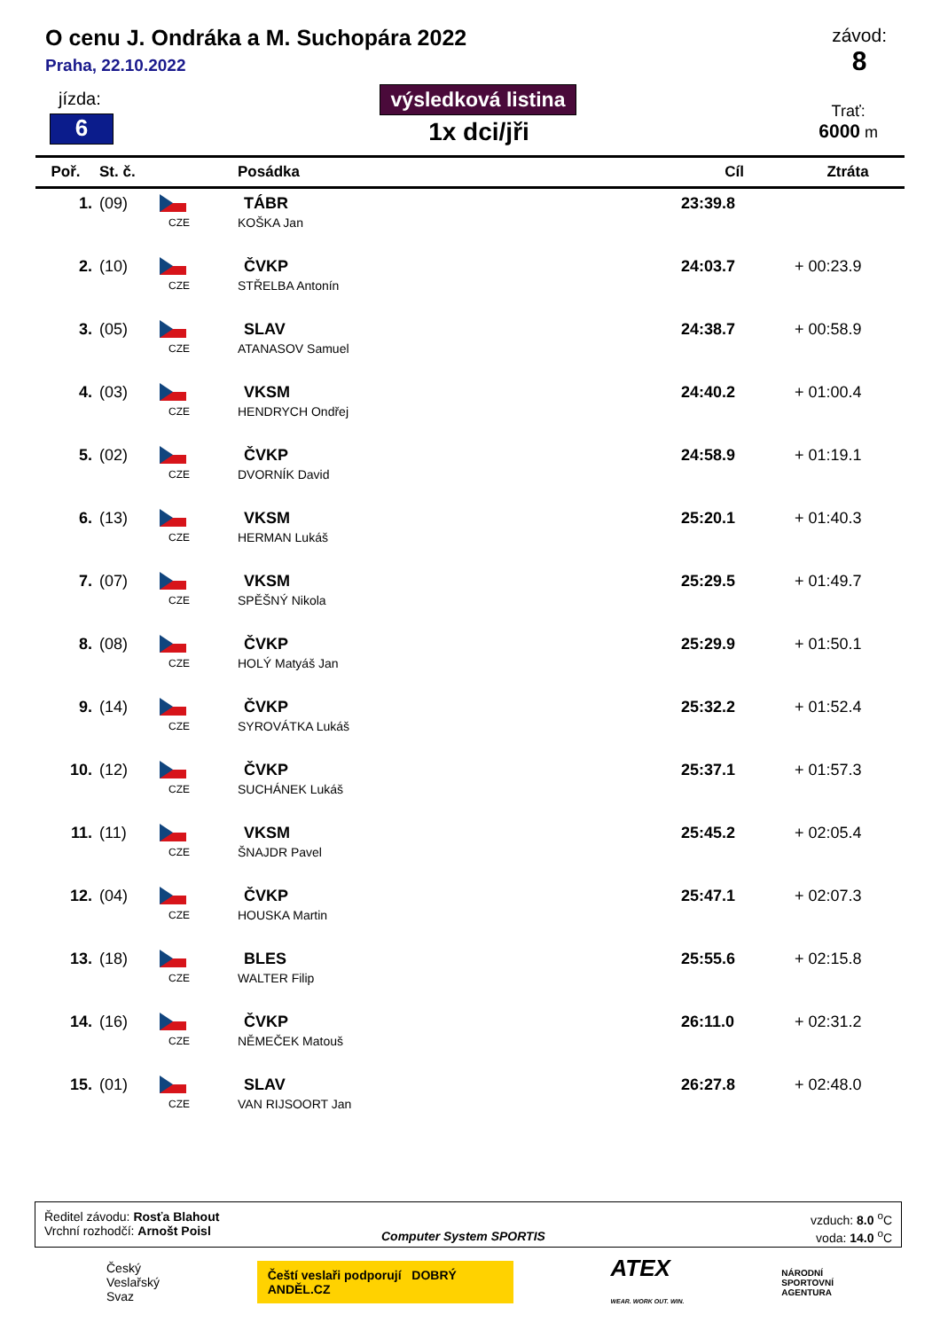O cenu J. Ondráka a M. Suchopára 2022
Praha, 22.10.2022
závod:
8
jízda:
6
výsledková listina
1x dci/jři
Trať:
6000 m
| Poř. | St. č. | | Posádka | Cíl | Ztráta |
| --- | --- | --- | --- | --- | --- |
| 1. | (09) | CZE | TÁBR KOŠKA Jan | 23:39.8 | |
| 2. | (10) | CZE | ČVKP STŘELBA Antonín | 24:03.7 | + 00:23.9 |
| 3. | (05) | CZE | SLAV ATANASOV Samuel | 24:38.7 | + 00:58.9 |
| 4. | (03) | CZE | VKSM HENDRYCH Ondřej | 24:40.2 | + 01:00.4 |
| 5. | (02) | CZE | ČVKP DVORNÍK David | 24:58.9 | + 01:19.1 |
| 6. | (13) | CZE | VKSM HERMAN Lukáš | 25:20.1 | + 01:40.3 |
| 7. | (07) | CZE | VKSM SPĚŠNÝ Nikola | 25:29.5 | + 01:49.7 |
| 8. | (08) | CZE | ČVKP HOLÝ Matyáš Jan | 25:29.9 | + 01:50.1 |
| 9. | (14) | CZE | ČVKP SYROVÁTKA Lukáš | 25:32.2 | + 01:52.4 |
| 10. | (12) | CZE | ČVKP SUCHÁNEK Lukáš | 25:37.1 | + 01:57.3 |
| 11. | (11) | CZE | VKSM ŠNAJDR Pavel | 25:45.2 | + 02:05.4 |
| 12. | (04) | CZE | ČVKP HOUSKA Martin | 25:47.1 | + 02:07.3 |
| 13. | (18) | CZE | BLES WALTER Filip | 25:55.6 | + 02:15.8 |
| 14. | (16) | CZE | ČVKP NĚMEČEK Matouš | 26:11.0 | + 02:31.2 |
| 15. | (01) | CZE | SLAV VAN RIJSOORT Jan | 26:27.8 | + 02:48.0 |
Ředitel závodu: Rosťa Blahout
Vrchní rozhodčí: Arnošt Poisl
Computer System SPORTIS
vzduch: 8.0 <sup>o</sup>C
voda: 14.0 <sup>o</sup>C
Český
Veslařský
Svaz
Čeští veslaři podporují DOBRÝ ANDĚL.CZ
ATEX
WEAR. WORK OUT. WIN.
NÁRODNÍ
SPORTOVNÍ
AGENTURA